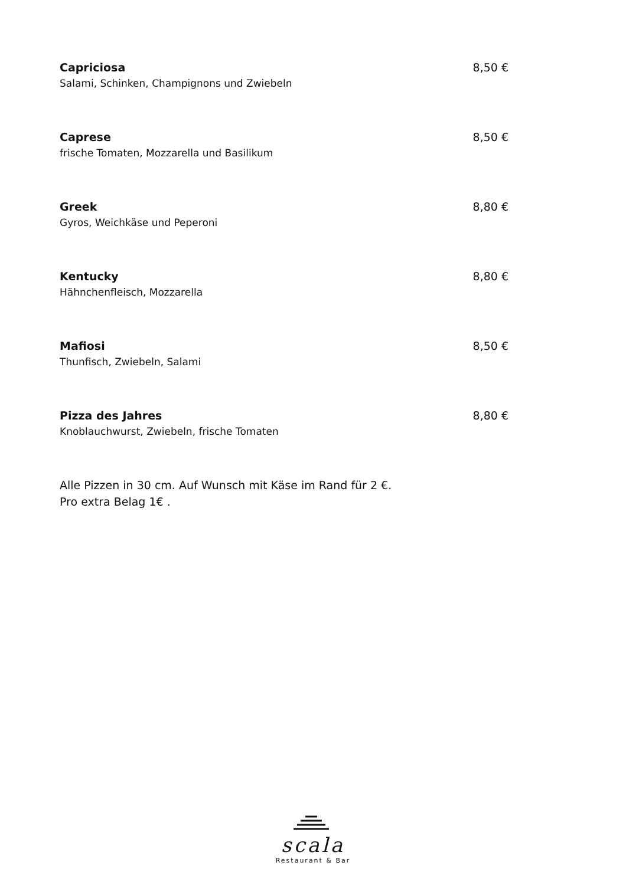Capriciosa 8,50 €
Salami, Schinken, Champignons und Zwiebeln
Caprese 8,50 €
frische Tomaten, Mozzarella und Basilikum
Greek 8,80 €
Gyros, Weichkäse und Peperoni
Kentucky 8,80 €
Hähnchenfleisch, Mozzarella
Mafiosi 8,50 €
Thunfisch, Zwiebeln, Salami
Pizza des Jahres 8,80 €
Knoblauchwurst, Zwiebeln, frische Tomaten
Alle Pizzen in 30 cm. Auf Wunsch mit Käse im Rand für 2 €.
Pro extra Belag 1€ .
scala
Restaurant & Bar